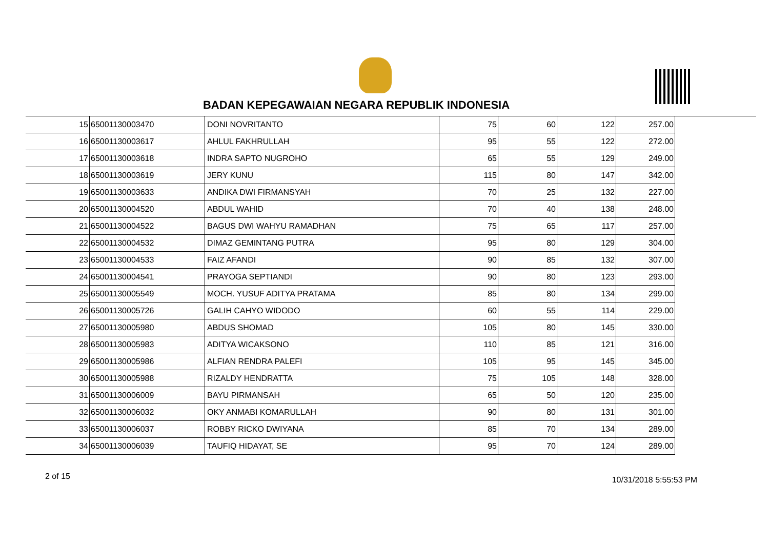BADAN KEPEGAWAIAN NEGARA REPUBLIK INDONESIA
| 15 | 65001130003470 | DONI NOVRITANTO | 75 | 60 | 122 | 257.00 |
| 16 | 65001130003617 | AHLUL FAKHRULLAH | 95 | 55 | 122 | 272.00 |
| 17 | 65001130003618 | INDRA SAPTO NUGROHO | 65 | 55 | 129 | 249.00 |
| 18 | 65001130003619 | JERY KUNU | 115 | 80 | 147 | 342.00 |
| 19 | 65001130003633 | ANDIKA DWI FIRMANSYAH | 70 | 25 | 132 | 227.00 |
| 20 | 65001130004520 | ABDUL WAHID | 70 | 40 | 138 | 248.00 |
| 21 | 65001130004522 | BAGUS DWI WAHYU RAMADHAN | 75 | 65 | 117 | 257.00 |
| 22 | 65001130004532 | DIMAZ GEMINTANG PUTRA | 95 | 80 | 129 | 304.00 |
| 23 | 65001130004533 | FAIZ AFANDI | 90 | 85 | 132 | 307.00 |
| 24 | 65001130004541 | PRAYOGA SEPTIANDI | 90 | 80 | 123 | 293.00 |
| 25 | 65001130005549 | MOCH. YUSUF ADITYA PRATAMA | 85 | 80 | 134 | 299.00 |
| 26 | 65001130005726 | GALIH CAHYO WIDODO | 60 | 55 | 114 | 229.00 |
| 27 | 65001130005980 | ABDUS SHOMAD | 105 | 80 | 145 | 330.00 |
| 28 | 65001130005983 | ADITYA WICAKSONO | 110 | 85 | 121 | 316.00 |
| 29 | 65001130005986 | ALFIAN RENDRA PALEFI | 105 | 95 | 145 | 345.00 |
| 30 | 65001130005988 | RIZALDY HENDRATTA | 75 | 105 | 148 | 328.00 |
| 31 | 65001130006009 | BAYU PIRMANSAH | 65 | 50 | 120 | 235.00 |
| 32 | 65001130006032 | OKY ANMABI KOMARULLAH | 90 | 80 | 131 | 301.00 |
| 33 | 65001130006037 | ROBBY RICKO DWIYANA | 85 | 70 | 134 | 289.00 |
| 34 | 65001130006039 | TAUFIQ HIDAYAT, SE | 95 | 70 | 124 | 289.00 |
2 of 15 10/31/2018 5:55:53 PM